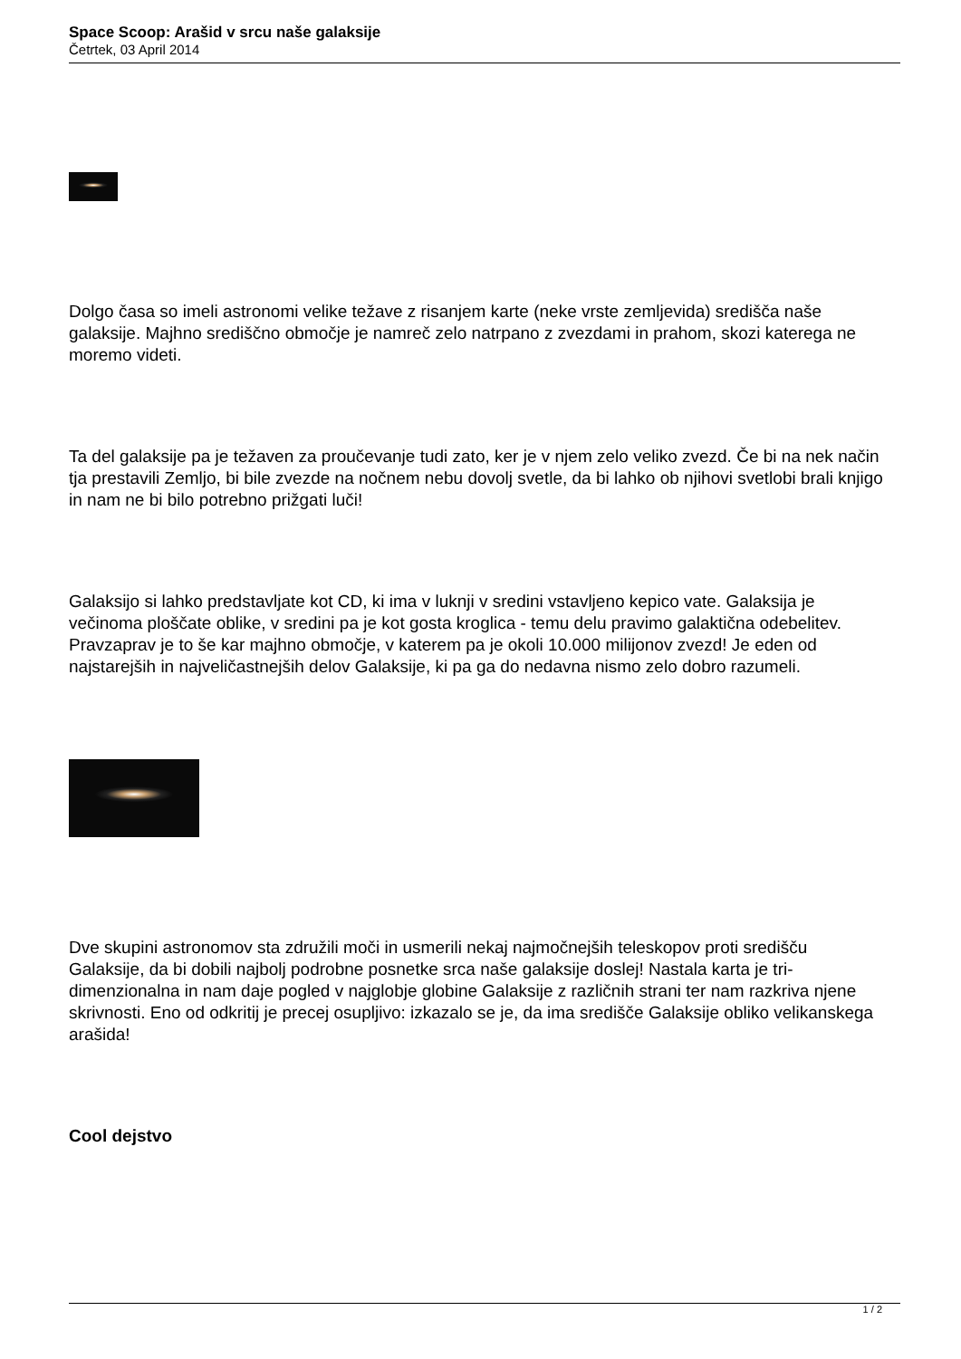Space Scoop: Arašid v srcu naše galaksije
Četrtek, 03 April 2014
Dolgo časa so imeli astronomi velike težave z risanjem karte (neke vrste zemljevida) središča naše galaksije. Majhno središčno območje je namreč zelo natrpano z zvezdami in prahom, skozi katerega ne moremo videti.
Ta del galaksije pa je težaven za proučevanje tudi zato, ker je v njem zelo veliko zvezd. Če bi na nek način tja prestavili Zemljo, bi bile zvezde na nočnem nebu dovolj svetle, da bi lahko ob njihovi svetlobi brali knjigo in nam ne bi bilo potrebno prižgati luči!
Galaksijo si lahko predstavljate kot CD, ki ima v luknji v sredini vstavljeno kepico vate. Galaksija je večinoma ploščate oblike, v sredini pa je kot gosta kroglica - temu delu pravimo galaktična odebelitev. Pravzaprav je to še kar majhno območje, v katerem pa je okoli 10.000 milijonov zvezd! Je eden od najstarejših in najveličastnejših delov Galaksije, ki pa ga do nedavna nismo zelo dobro razumeli.
Dve skupini astronomov sta združili moči in usmerili nekaj najmočnejših teleskopov proti središču Galaksije, da bi dobili najbolj podrobne posnetke srca naše galaksije doslej! Nastala karta je tri-dimenzionalna in nam daje pogled v najglobje globine Galaksije z različnih strani ter nam razkriva njene skrivnosti. Eno od odkritij je precej osupljivo: izkazalo se je, da ima središče Galaksije obliko velikanskega arašida!
Cool dejstvo
1 / 2